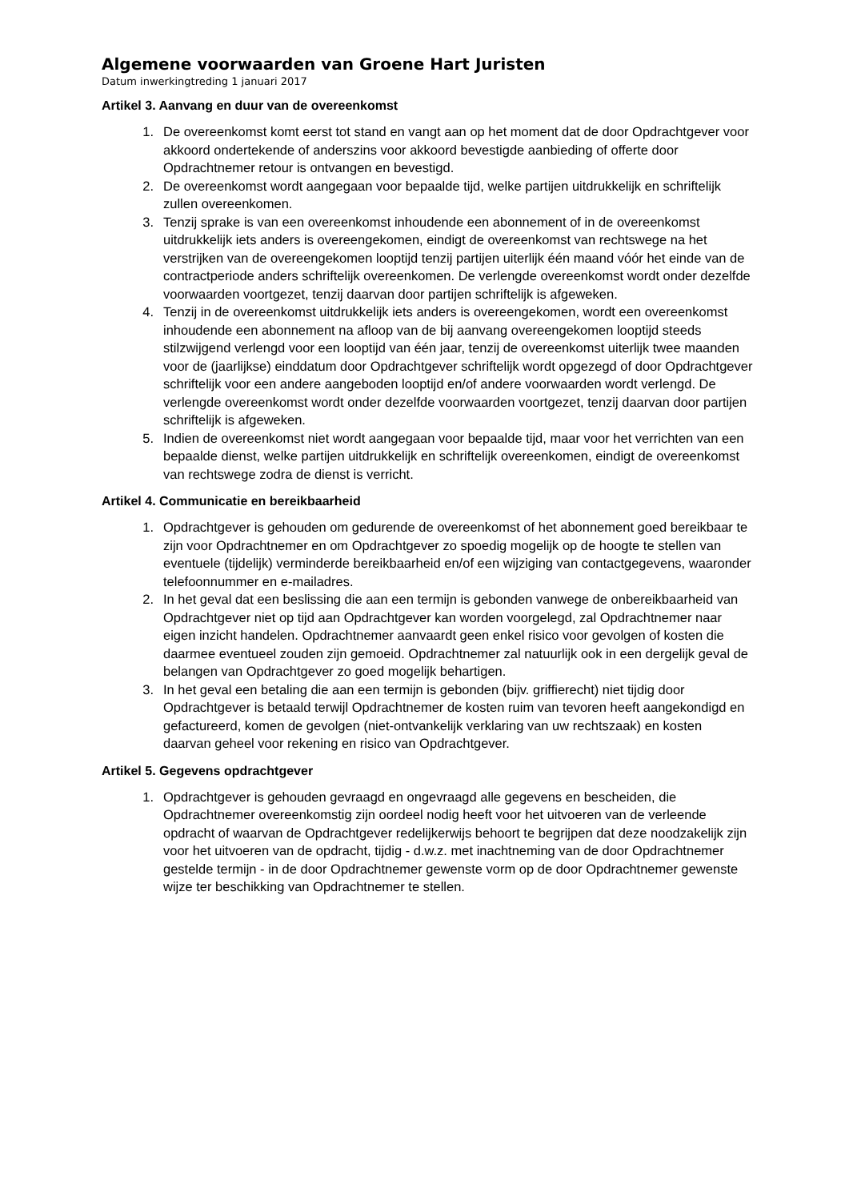Algemene voorwaarden van Groene Hart Juristen
Datum inwerkingtreding 1 januari 2017
Artikel 3. Aanvang en duur van de overeenkomst
1. De overeenkomst komt eerst tot stand en vangt aan op het moment dat de door Opdrachtgever voor akkoord ondertekende of anderszins voor akkoord bevestigde aanbieding of offerte door Opdrachtnemer retour is ontvangen en bevestigd.
2. De overeenkomst wordt aangegaan voor bepaalde tijd, welke partijen uitdrukkelijk en schriftelijk zullen overeenkomen.
3. Tenzij sprake is van een overeenkomst inhoudende een abonnement of in de overeenkomst uitdrukkelijk iets anders is overeengekomen, eindigt de overeenkomst van rechtswege na het verstrijken van de overeengekomen looptijd tenzij partijen uiterlijk één maand vóór het einde van de contractperiode anders schriftelijk overeenkomen. De verlengde overeenkomst wordt onder dezelfde voorwaarden voortgezet, tenzij daarvan door partijen schriftelijk is afgeweken.
4. Tenzij in de overeenkomst uitdrukkelijk iets anders is overeengekomen, wordt een overeenkomst inhoudende een abonnement na afloop van de bij aanvang overeengekomen looptijd steeds stilzwijgend verlengd voor een looptijd van één jaar, tenzij de overeenkomst uiterlijk twee maanden voor de (jaarlijkse) einddatum door Opdrachtgever schriftelijk wordt opgezegd of door Opdrachtgever schriftelijk voor een andere aangeboden looptijd en/of andere voorwaarden wordt verlengd. De verlengde overeenkomst wordt onder dezelfde voorwaarden voortgezet, tenzij daarvan door partijen schriftelijk is afgeweken.
5. Indien de overeenkomst niet wordt aangegaan voor bepaalde tijd, maar voor het verrichten van een bepaalde dienst, welke partijen uitdrukkelijk en schriftelijk overeenkomen, eindigt de overeenkomst van rechtswege zodra de dienst is verricht.
Artikel 4. Communicatie en bereikbaarheid
1. Opdrachtgever is gehouden om gedurende de overeenkomst of het abonnement goed bereikbaar te zijn voor Opdrachtnemer en om Opdrachtgever zo spoedig mogelijk op de hoogte te stellen van eventuele (tijdelijk) verminderde bereikbaarheid en/of een wijziging van contactgegevens, waaronder telefoonnummer en e-mailadres.
2. In het geval dat een beslissing die aan een termijn is gebonden vanwege de onbereikbaarheid van Opdrachtgever niet op tijd aan Opdrachtgever kan worden voorgelegd, zal Opdrachtnemer naar eigen inzicht handelen. Opdrachtnemer aanvaardt geen enkel risico voor gevolgen of kosten die daarmee eventueel zouden zijn gemoeid. Opdrachtnemer zal natuurlijk ook in een dergelijk geval de belangen van Opdrachtgever zo goed mogelijk behartigen.
3. In het geval een betaling die aan een termijn is gebonden (bijv. griffierecht) niet tijdig door Opdrachtgever is betaald terwijl Opdrachtnemer de kosten ruim van tevoren heeft aangekondigd en gefactureerd, komen de gevolgen (niet-ontvankelijk verklaring van uw rechtszaak) en kosten daarvan geheel voor rekening en risico van Opdrachtgever.
Artikel 5. Gegevens opdrachtgever
1. Opdrachtgever is gehouden gevraagd en ongevraagd alle gegevens en bescheiden, die Opdrachtnemer overeenkomstig zijn oordeel nodig heeft voor het uitvoeren van de verleende opdracht of waarvan de Opdrachtgever redelijkerwijs behoort te begrijpen dat deze noodzakelijk zijn voor het uitvoeren van de opdracht, tijdig - d.w.z. met inachtneming van de door Opdrachtnemer gestelde termijn - in de door Opdrachtnemer gewenste vorm op de door Opdrachtnemer gewenste wijze ter beschikking van Opdrachtnemer te stellen.